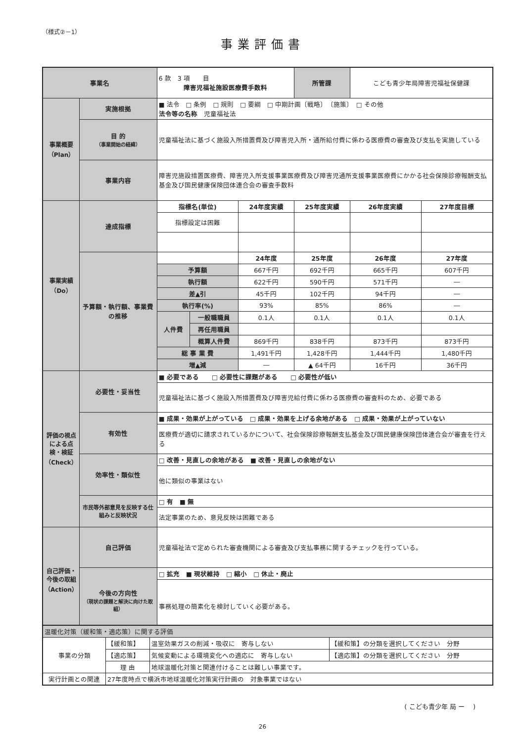（様式②－1）
事業評価書
| 事業名 | | 6 款 3 項 目 障害児福祉施設医療費手数料 | | | 所管課 | こども青少年局障害児福祉保健課 | |
| 事業概要（Plan） | 実施根拠 | ■ 法令 □ 条例 □ 規則 □ 要綱 □ 中期計画〔戦略〕 〔施策〕 □ その他 法令等の名称 児童福祉法 | | | | | |
| | 目 的 （事業開始の経緯） | 児童福祉法に基づく施設入所措置費及び障害児入所・通所給付費に係わる医療費の審査及び支払を実施している | | | | | |
| | 事業内容 | 障害児施設措置医療費、障害児入所支援事業医療費及び障害児通所支援事業医療費にかかる社会保険診療報酬支払基金及び国民健康保険団体連合会の審査手数料 | | | | | |
| 事業実績（Do） | 達成指標 | 指標名(単位) | | 24年度実績 | 25年度実績 | 26年度実績 | 27年度目標 |
| | | 指標設定は困難 | | | | | |
| | 予算額・執行額、事業費の推移 | | | 24年度 | 25年度 | 26年度 | 27年度 |
| | | 予算額 | | 667千円 | 692千円 | 665千円 | 607千円 |
| | | 執行額 | | 622千円 | 590千円 | 571千円 | ― |
| | | 差▲引 | | 45千円 | 102千円 | 94千円 | ― |
| | | 執行率(%) | | 93% | 85% | 86% | ― |
| | | 人件費 | 一般職職員 | 0.1人 | 0.1人 | 0.1人 | 0.1人 |
| | | | 再任用職員 | | | | |
| | | | 概算人件費 | 869千円 | 838千円 | 873千円 | 873千円 |
| | | 総 事 業 費 | | 1,491千円 | 1,428千円 | 1,444千円 | 1,480千円 |
| | | 増▲減 | | ― | ▲ 64千円 | 16千円 | 36千円 |
| 評価の視点による点検・検証（Check） | 必要性・妥当性 | ■ 必要である □ 必要性に課題がある □ 必要性が低い | | | | | |
| | | 児童福祉法に基づく施設入所措置費及び障害児給付費に係わる医療費の審査料のため、必要である | | | | | |
| | 有効性 | ■ 成果・効果が上がっている □ 成果・効果を上げる余地がある □ 成果・効果が上がっていない | | | | | |
| | | 医療費が適切に請求されているかについて、社会保険診療報酬支払基金及び国民健康保険団体連合会が審査を行える | | | | | |
| | 効率性・類似性 | □ 改善・見直しの余地がある ■ 改善・見直しの余地がない | | | | | |
| | | 他に類似の事業はない | | | | | |
| | 市民等外部意見を反映する仕組みと反映状況 | □ 有 ■ 無 | | | | | |
| | | 法定事業のため、意見反映は困難である | | | | | |
| 自己評価・今後の取組（Action） | 自己評価 | 児童福祉法で定められた審査機関による審査及び支払事務に関するチェックを行っている。 | | | | | |
| | 今後の方向性 （現状の課題と解決に向けた取組） | □ 拡充 ■ 現状維持 □ 縮小 □ 休止・廃止 | | | | | |
| | | 事務処理の簡素化を検討していく必要がある。 | | | | | |
| 温暖化対策（緩和策・適応策）に関する評価 | | | |
| 事業の分類 | 【緩和策】 | 温室効果ガスの削減・吸収に 寄与しない | 【緩和策】の分類を選択してください 分野 |
| | 【適応策】 | 気候変動による環境変化への適応に 寄与しない | 【適応策】の分類を選択してください 分野 |
| | 理 由 | 地球温暖化対策と関連付けることは難しい事業です。 | |
| 実行計画との関連 | 27年度時点で横浜市地球温暖化対策実行計画の 対象事業ではない | | |
( こども青少年 局 ー　 )
26